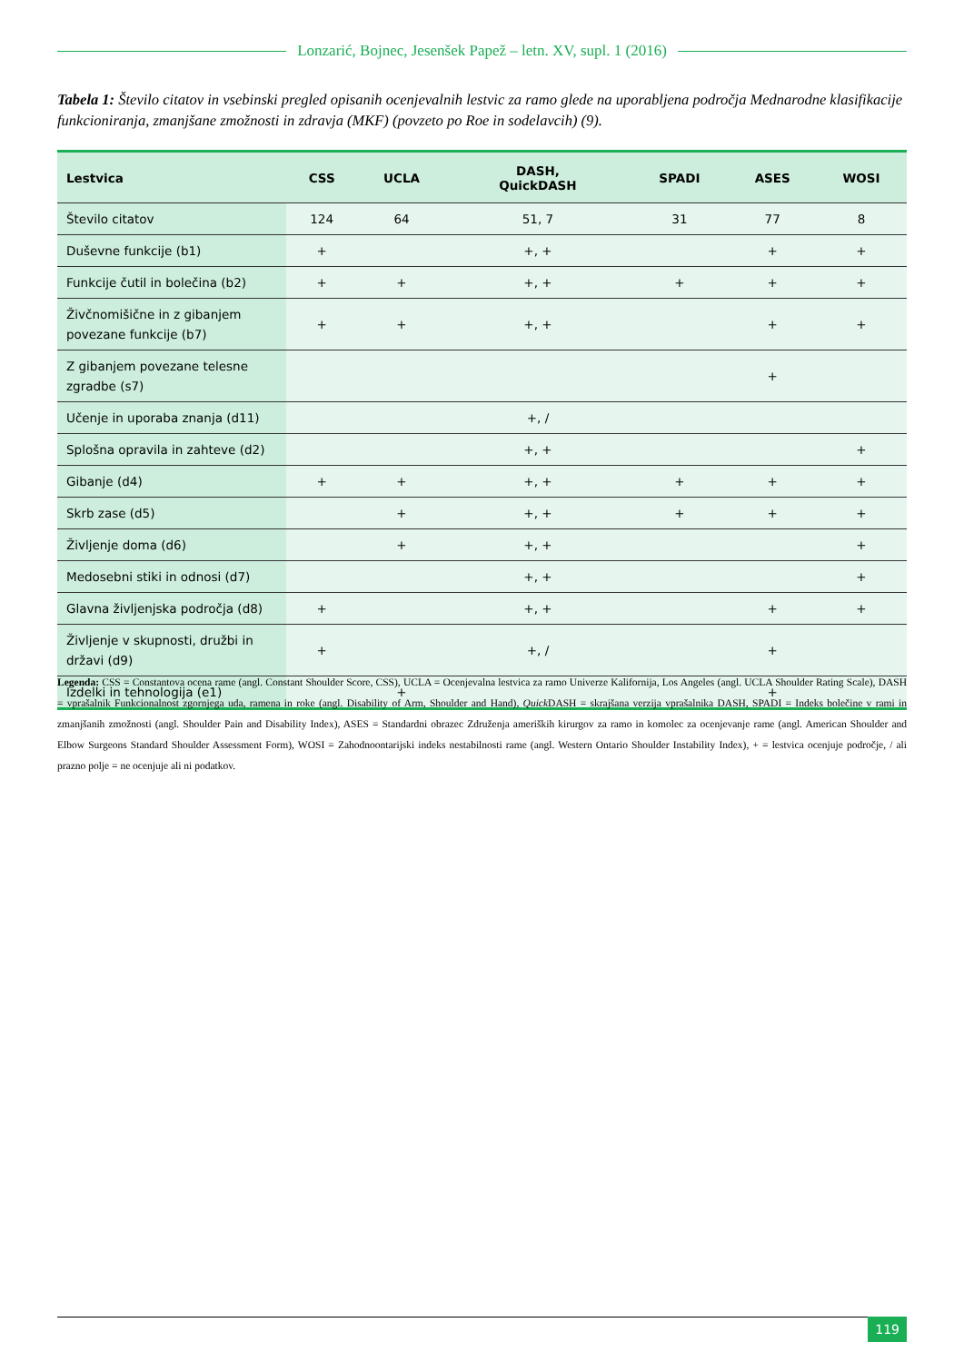Lonzarić, Bojnec, Jesenšek Papež – letn. XV, supl. 1 (2016)
Tabela 1: Število citatov in vsebinski pregled opisanih ocenjevalnih lestvic za ramo glede na uporabljena področja Mednarodne klasifikacije funkcioniranja, zmanjšane zmožnosti in zdravja (MKF) (povzeto po Roe in sodelavcih) (9).
| Lestvica | CSS | UCLA | DASH, QuickDASH | SPADI | ASES | WOSI |
| --- | --- | --- | --- | --- | --- | --- |
| Število citatov | 124 | 64 | 51, 7 | 31 | 77 | 8 |
| Duševne funkcije (b1) | + | | +, + | | + | + |
| Funkcije čutil in bolečina (b2) | + | + | +, + | + | + | + |
| Živčnomišične in z gibanjem povezane funkcije (b7) | + | + | +, + | | + | + |
| Z gibanjem povezane telesne zgradbe (s7) | | | | | + | |
| Učenje in uporaba znanja (d11) | | | +, / | | | |
| Splošna opravila in zahteve (d2) | | | +, + | | | + |
| Gibanje (d4) | + | + | +, + | + | + | + |
| Skrb zase (d5) | | + | +, + | + | + | + |
| Življenje doma (d6) | | + | +, + | | | + |
| Medosebni stiki in odnosi (d7) | | | +, + | | | + |
| Glavna življenjska področja (d8) | + | | +, + | | + | + |
| Življenje v skupnosti, družbi in državi (d9) | + | | +, / | | + | |
| Izdelki in tehnologija (e1) | | + | | | + | |
Legenda: CSS = Constantova ocena rame (angl. Constant Shoulder Score, CSS), UCLA = Ocenjevalna lestvica za ramo Univerze Kalifornija, Los Angeles (angl. UCLA Shoulder Rating Scale), DASH = vprašalnik Funkcionalnost zgornjega uda, ramena in roke (angl. Disability of Arm, Shoulder and Hand), Quick DASH = skrajšana verzija vprašalnika DASH, SPADI = Indeks bolečine v rami in zmanjšanih zmožnosti (angl. Shoulder Pain and Disability Index), ASES = Standardni obrazec Združenja ameriških kirurgov za ramo in komolec za ocenjevanje rame (angl. American Shoulder and Elbow Surgeons Standard Shoulder Assessment Form), WOSI = Zahodnoontarijski indeks nestabilnosti rame (angl. Western Ontario Shoulder Instability Index), + = lestvica ocenjuje področje, / ali prazno polje = ne ocenjuje ali ni podatkov.
119